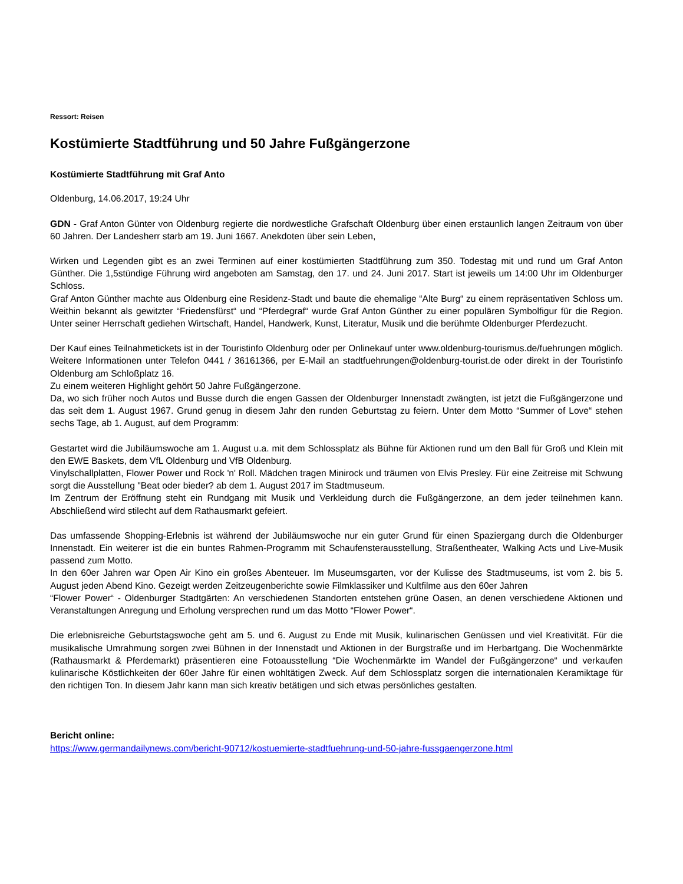Ressort: Reisen
Kostümierte Stadtführung und 50 Jahre Fußgängerzone
Kostümierte Stadtführung mit Graf Anto
Oldenburg, 14.06.2017, 19:24 Uhr
GDN - Graf Anton Günter von Oldenburg regierte die nordwestliche Grafschaft Oldenburg über einen erstaunlich langen Zeitraum von über 60 Jahren. Der Landesherr starb am 19. Juni 1667. Anekdoten über sein Leben,
Wirken und Legenden gibt es an zwei Terminen auf einer kostümierten Stadtführung zum 350. Todestag mit und rund um Graf Anton Günther. Die 1,5stündige Führung wird angeboten am Samstag, den 17. und 24. Juni 2017. Start ist jeweils um 14:00 Uhr im Oldenburger Schloss.
Graf Anton Günther machte aus Oldenburg eine Residenz-Stadt und baute die ehemalige “Alte Burg“ zu einem repräsentativen Schloss um. Weithin bekannt als gewitzter “Friedensfürst“ und “Pferdegraf“ wurde Graf Anton Günther zu einer populären Symbolfigur für die Region. Unter seiner Herrschaft gediehen Wirtschaft, Handel, Handwerk, Kunst, Literatur, Musik und die berühmte Oldenburger Pferdezucht.
Der Kauf eines Teilnahmetickets ist in der Touristinfo Oldenburg oder per Onlinekauf unter www.oldenburg-tourismus.de/fuehrungen möglich. Weitere Informationen unter Telefon 0441 / 36161366, per E-Mail an stadtfuehrungen@oldenburg-tourist.de oder direkt in der Touristinfo Oldenburg am Schloßplatz 16.
Zu einem weiteren Highlight gehört 50 Jahre Fußgängerzone.
Da, wo sich früher noch Autos und Busse durch die engen Gassen der Oldenburger Innenstadt zwängten, ist jetzt die Fußgängerzone und das seit dem 1. August 1967. Grund genug in diesem Jahr den runden Geburtstag zu feiern. Unter dem Motto “Summer of Love“ stehen sechs Tage, ab 1. August, auf dem Programm:
Gestartet wird die Jubiläumswoche am 1. August u.a. mit dem Schlossplatz als Bühne für Aktionen rund um den Ball für Groß und Klein mit den EWE Baskets, dem VfL Oldenburg und VfB Oldenburg.
Vinylschallplatten, Flower Power und Rock 'n' Roll. Mädchen tragen Minirock und träumen von Elvis Presley. Für eine Zeitreise mit Schwung sorgt die Ausstellung "Beat oder bieder? ab dem 1. August 2017 im Stadtmuseum.
Im Zentrum der Eröffnung steht ein Rundgang mit Musik und Verkleidung durch die Fußgängerzone, an dem jeder teilnehmen kann. Abschließend wird stilecht auf dem Rathausmarkt gefeiert.
Das umfassende Shopping-Erlebnis ist während der Jubiläumswoche nur ein guter Grund für einen Spaziergang durch die Oldenburger Innenstadt. Ein weiterer ist die ein buntes Rahmen-Programm mit Schaufensterausstellung, Straßentheater, Walking Acts und Live-Musik passend zum Motto.
In den 60er Jahren war Open Air Kino ein großes Abenteuer. Im Museumsgarten, vor der Kulisse des Stadtmuseums, ist vom 2. bis 5. August jeden Abend Kino. Gezeigt werden Zeitzeugenberichte sowie Filmklassiker und Kultfilme aus den 60er Jahren
“Flower Power“ - Oldenburger Stadtgärten: An verschiedenen Standorten entstehen grüne Oasen, an denen verschiedene Aktionen und Veranstaltungen Anregung und Erholung versprechen rund um das Motto “Flower Power“.
Die erlebnisreiche Geburtstagswoche geht am 5. und 6. August zu Ende mit Musik, kulinarischen Genüssen und viel Kreativität. Für die musikalische Umrahmung sorgen zwei Bühnen in der Innenstadt und Aktionen in der Burgstraße und im Herbartgang. Die Wochenmärkte (Rathausmarkt & Pferdemarkt) präsentieren eine Fotoausstellung “Die Wochenmärkte im Wandel der Fußgängerzone“ und verkaufen kulinarische Köstlichkeiten der 60er Jahre für einen wohltätigen Zweck. Auf dem Schlossplatz sorgen die internationalen Keramiktage für den richtigen Ton. In diesem Jahr kann man sich kreativ betätigen und sich etwas persönliches gestalten.
Bericht online:
https://www.germandailynews.com/bericht-90712/kostuemierte-stadtfuehrung-und-50-jahre-fussgaengerzone.html